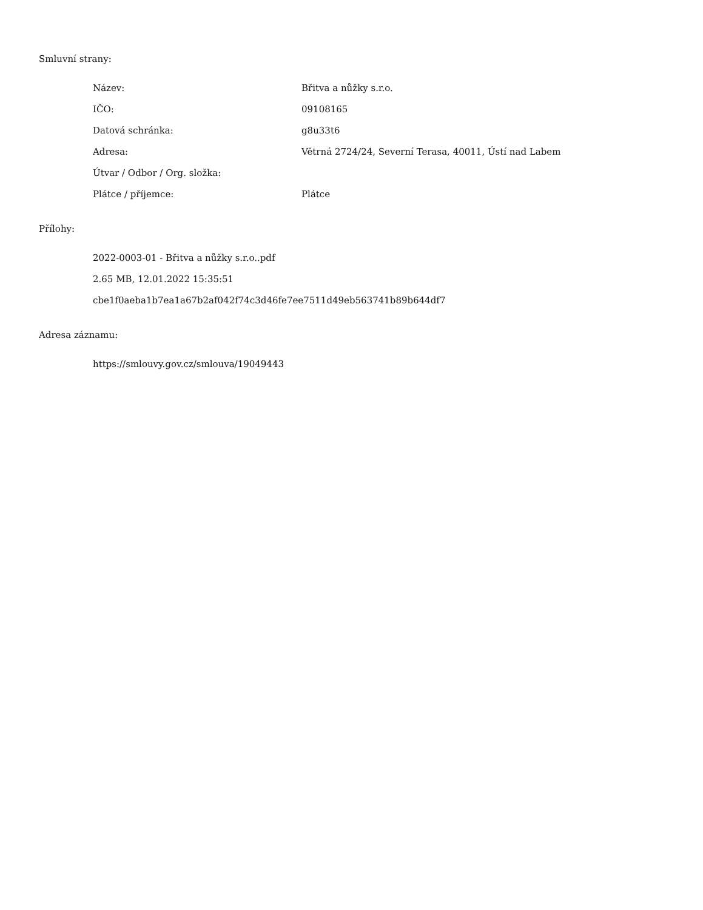Smluvní strany:
| Název: | Břitva a nůžky s.r.o. |
| IČO: | 09108165 |
| Datová schránka: | g8u33t6 |
| Adresa: | Větrná 2724/24, Severní Terasa, 40011, Ústí nad Labem |
| Útvar / Odbor / Org. složka: | |
| Plátce / příjemce: | Plátce |
Přílohy:
2022-0003-01 - Břitva a nůžky s.r.o..pdf
2.65 MB, 12.01.2022 15:35:51
cbe1f0aeba1b7ea1a67b2af042f74c3d46fe7ee7511d49eb563741b89b644df7
Adresa záznamu:
https://smlouvy.gov.cz/smlouva/19049443